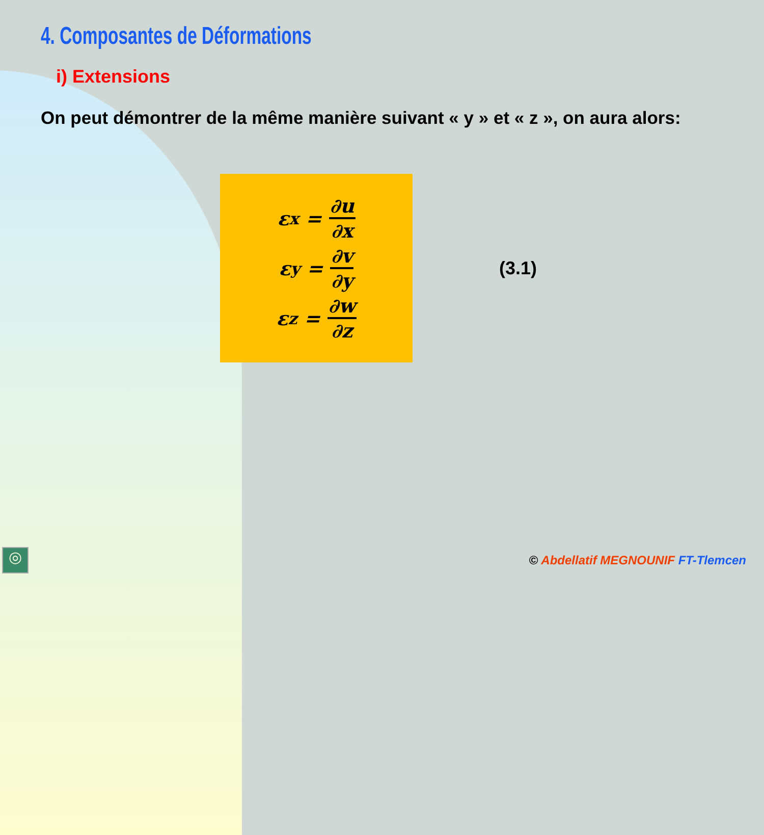4. Composantes de Déformations
i) Extensions
On peut démontrer de la même manière suivant « y » et « z », on aura alors:
ε<sub>x</sub> = ∂u ∂x
ε<sub>y</sub> = ∂v ∂y
ε<sub>z</sub> = ∂w ∂z
(3.1)
© Abdellatif MEGNOUNIF FT-Tlemcen
◎